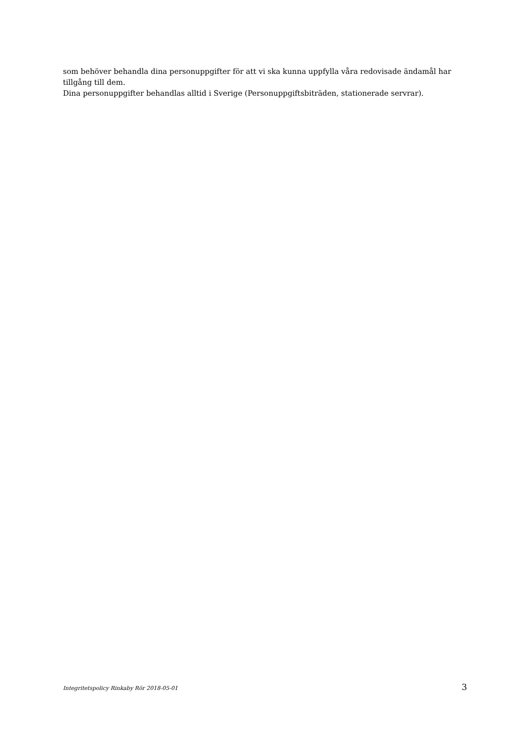som behöver behandla dina personuppgifter för att vi ska kunna uppfylla våra redovisade ändamål har tillgång till dem.
Dina personuppgifter behandlas alltid i Sverige (Personuppgiftsbiträden, stationerade servrar).
Integritetspolicy Rinkaby Rör 2018-05-01 3